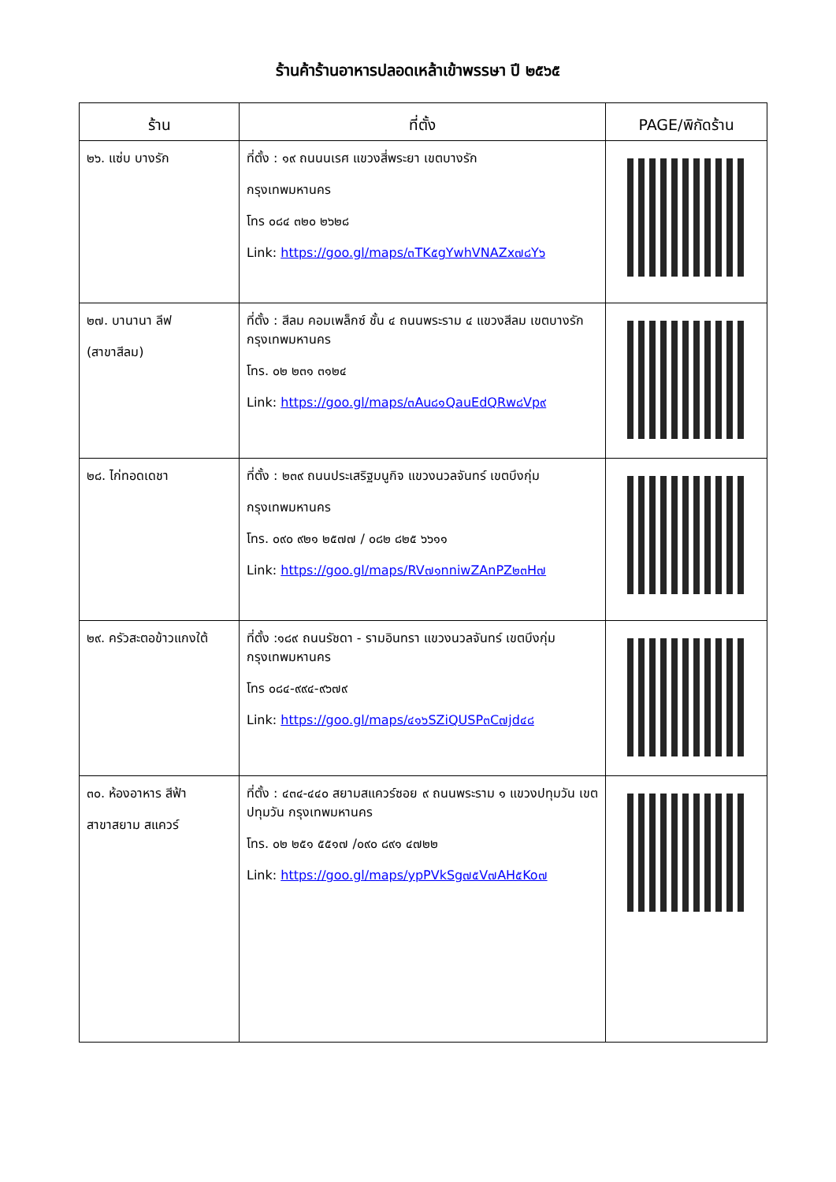ร้านค้าร้านอาหารปลอดเหล้าเข้าพรรษา ปี ๒๕๖๕
| ร้าน | ที่ตั้ง | PAGE/พิกัดร้าน |
| --- | --- | --- |
| ๒๖. แซ่บ บางรัก | ที่ตั้ง : ๑๙ ถนนนเรศ แขวงสี่พระยา เขตบางรัก กรุงเทพมหานคร โทร ๐๘๔ ๓๒๐ ๒๖๒๘ Link: https://goo.gl/maps/๓TK๕gYwhVNAZx๗๘Y๖ | |
| ๒๗. บานานา ลีฟ (สาขาสีลม) | ที่ตั้ง : สีลม คอมเพล็กซ์ ชั้น ๔ ถนนพระราม ๔ แขวงสีลม เขตบางรัก กรุงเทพมหานคร โทร. ๐๒ ๒๓๑ ๓๑๒๔ Link: https://goo.gl/maps/๓Au๘๑QauEdQRw๘Vp๙ | |
| ๒๘. ไก่ทอดเดชา | ที่ตั้ง : ๒๓๙ ถนนประเสริฐมนูกิจ แขวงนวลจันทร์ เขตบึงกุ่ม กรุงเทพมหานคร โทร. ๐๙๐ ๙๒๑ ๒๕๗๗ / ๐๘๒ ๘๒๕ ๖๖๑๑ Link: https://goo.gl/maps/RV๗๑nniwZAnPZ๒๓H๗ | |
| ๒๙. ครัวสะตอข้าวแกงใต้ | ที่ตั้ง :๑๘๙ ถนนรัชดา - รามอินทรา แขวงนวลจันทร์ เขตบึงกุ่ม กรุงเทพมหานคร โทร ๐๘๔-๙๙๔-๙๖๗๙ Link: https://goo.gl/maps/๔๑๖SZiQUSP๓C๗jd๔๘ | |
| ๓๐. ห้องอาหาร สีฟ้า สาขาสยาม สแควร์ | ที่ตั้ง : ๔๓๔-๔๔๐ สยามสแควร์ซอย ๙ ถนนพระราม ๑ แขวงปทุมวัน เขตปทุมวัน กรุงเทพมหานคร โทร. ๐๒ ๒๕๑ ๕๕๑๗ /๐๙๐ ๘๙๑ ๔๗๒๒ Link: https://goo.gl/maps/ypPVkSg๗๕V๗AH๕Ko๗ | |